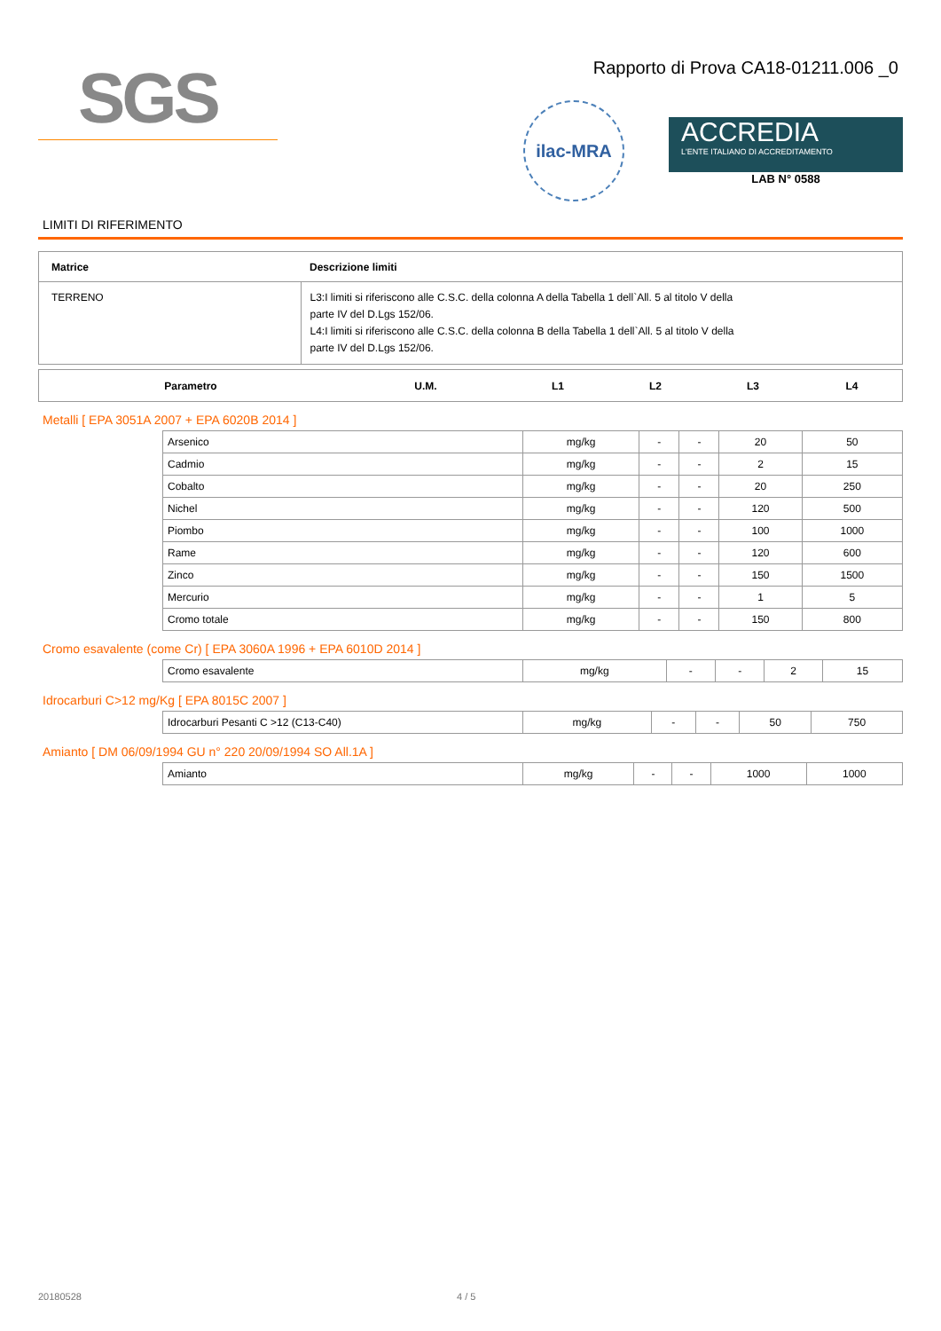SGS
Rapporto di Prova CA18-01211.006 _0
ilac-MRA
ACCREDIA
L'ENTE ITALIANO DI ACCREDITAMENTO
LAB N° 0588
LIMITI DI RIFERIMENTO
| Matrice | Descrizione limiti |
| --- | --- |
| TERRENO | L3:I limiti si riferiscono alle C.S.C. della colonna A della Tabella 1 dell`All. 5 al titolo V della parte IV del D.Lgs 152/06. L4:I limiti si riferiscono alle C.S.C. della colonna B della Tabella 1 dell`All. 5 al titolo V della parte IV del D.Lgs 152/06. |
| Parametro | U.M. | L1 | L2 | L3 | L4 |
| --- | --- | --- | --- | --- | --- |
Metalli [ EPA 3051A 2007 + EPA 6020B 2014 ]
| Arsenico | mg/kg | - | - | 20 | 50 |
| Cadmio | mg/kg | - | - | 2 | 15 |
| Cobalto | mg/kg | - | - | 20 | 250 |
| Nichel | mg/kg | - | - | 120 | 500 |
| Piombo | mg/kg | - | - | 100 | 1000 |
| Rame | mg/kg | - | - | 120 | 600 |
| Zinco | mg/kg | - | - | 150 | 1500 |
| Mercurio | mg/kg | - | - | 1 | 5 |
| Cromo totale | mg/kg | - | - | 150 | 800 |
Cromo esavalente (come Cr) [ EPA 3060A 1996 + EPA 6010D 2014 ]
| Cromo esavalente | mg/kg | - | - | 2 | 15 |
Idrocarburi C>12 mg/Kg [ EPA 8015C 2007 ]
| Idrocarburi Pesanti C >12 (C13-C40) | mg/kg | - | - | 50 | 750 |
Amianto [ DM 06/09/1994 GU n° 220 20/09/1994 SO All.1A ]
| Amianto | mg/kg | - | - | 1000 | 1000 |
20180528 4 / 5